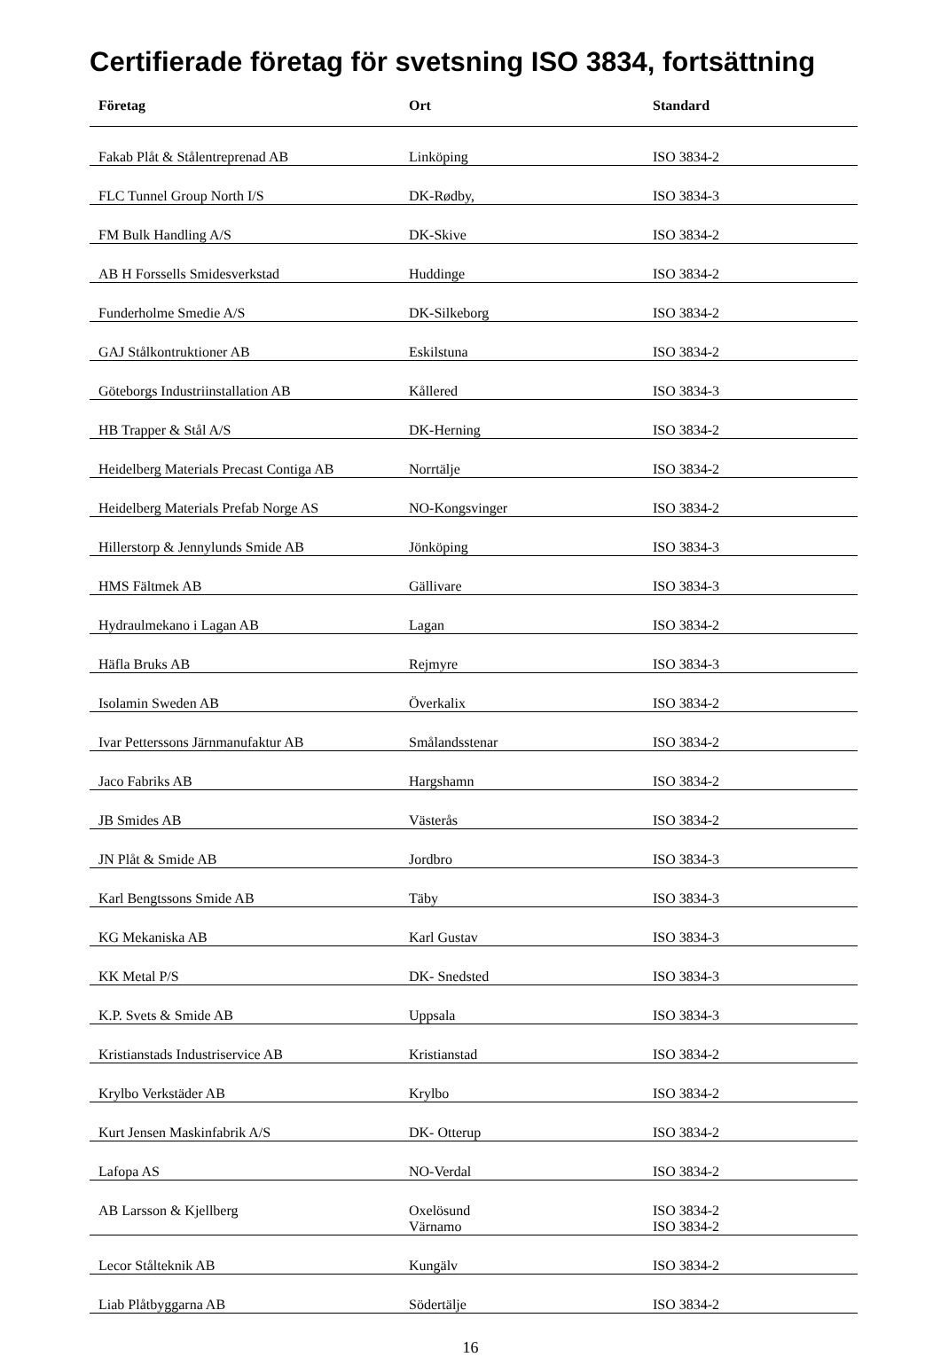Certifierade företag för svetsning ISO 3834, fortsättning
| Företag | Ort | Standard |
| --- | --- | --- |
| Fakab Plåt & Stålentreprenad AB | Linköping | ISO 3834-2 |
| FLC Tunnel Group North I/S | DK-Rødby, | ISO 3834-3 |
| FM Bulk Handling A/S | DK-Skive | ISO 3834-2 |
| AB H Forssells Smidesverkstad | Huddinge | ISO 3834-2 |
| Funderholme Smedie A/S | DK-Silkeborg | ISO 3834-2 |
| GAJ Stålkontruktioner AB | Eskilstuna | ISO 3834-2 |
| Göteborgs Industriinstallation AB | Kållered | ISO 3834-3 |
| HB Trapper & Stål A/S | DK-Herning | ISO 3834-2 |
| Heidelberg Materials Precast Contiga AB | Norrtälje | ISO 3834-2 |
| Heidelberg Materials Prefab Norge AS | NO-Kongsvinger | ISO 3834-2 |
| Hillerstorp & Jennylunds Smide AB | Jönköping | ISO 3834-3 |
| HMS Fältmek AB | Gällivare | ISO 3834-3 |
| Hydraulmekano i Lagan AB | Lagan | ISO 3834-2 |
| Häfla Bruks AB | Rejmyre | ISO 3834-3 |
| Isolamin Sweden AB | Överkalix | ISO 3834-2 |
| Ivar Petterssons Järnmanufaktur AB | Smålandsstenar | ISO 3834-2 |
| Jaco Fabriks AB | Hargshamn | ISO 3834-2 |
| JB Smides AB | Västerås | ISO 3834-2 |
| JN Plåt & Smide AB | Jordbro | ISO 3834-3 |
| Karl Bengtssons Smide AB | Täby | ISO 3834-3 |
| KG Mekaniska AB | Karl Gustav | ISO 3834-3 |
| KK Metal P/S | DK- Snedsted | ISO 3834-3 |
| K.P. Svets & Smide AB | Uppsala | ISO 3834-3 |
| Kristianstads Industriservice AB | Kristianstad | ISO 3834-2 |
| Krylbo Verkstäder AB | Krylbo | ISO 3834-2 |
| Kurt Jensen Maskinfabrik A/S | DK- Otterup | ISO 3834-2 |
| Lafopa AS | NO-Verdal | ISO 3834-2 |
| AB Larsson & Kjellberg | Oxelösund Värnamo | ISO 3834-2 ISO 3834-2 |
| Lecor Stålteknik AB | Kungälv | ISO 3834-2 |
| Liab Plåtbyggarna AB | Södertälje | ISO 3834-2 |
16